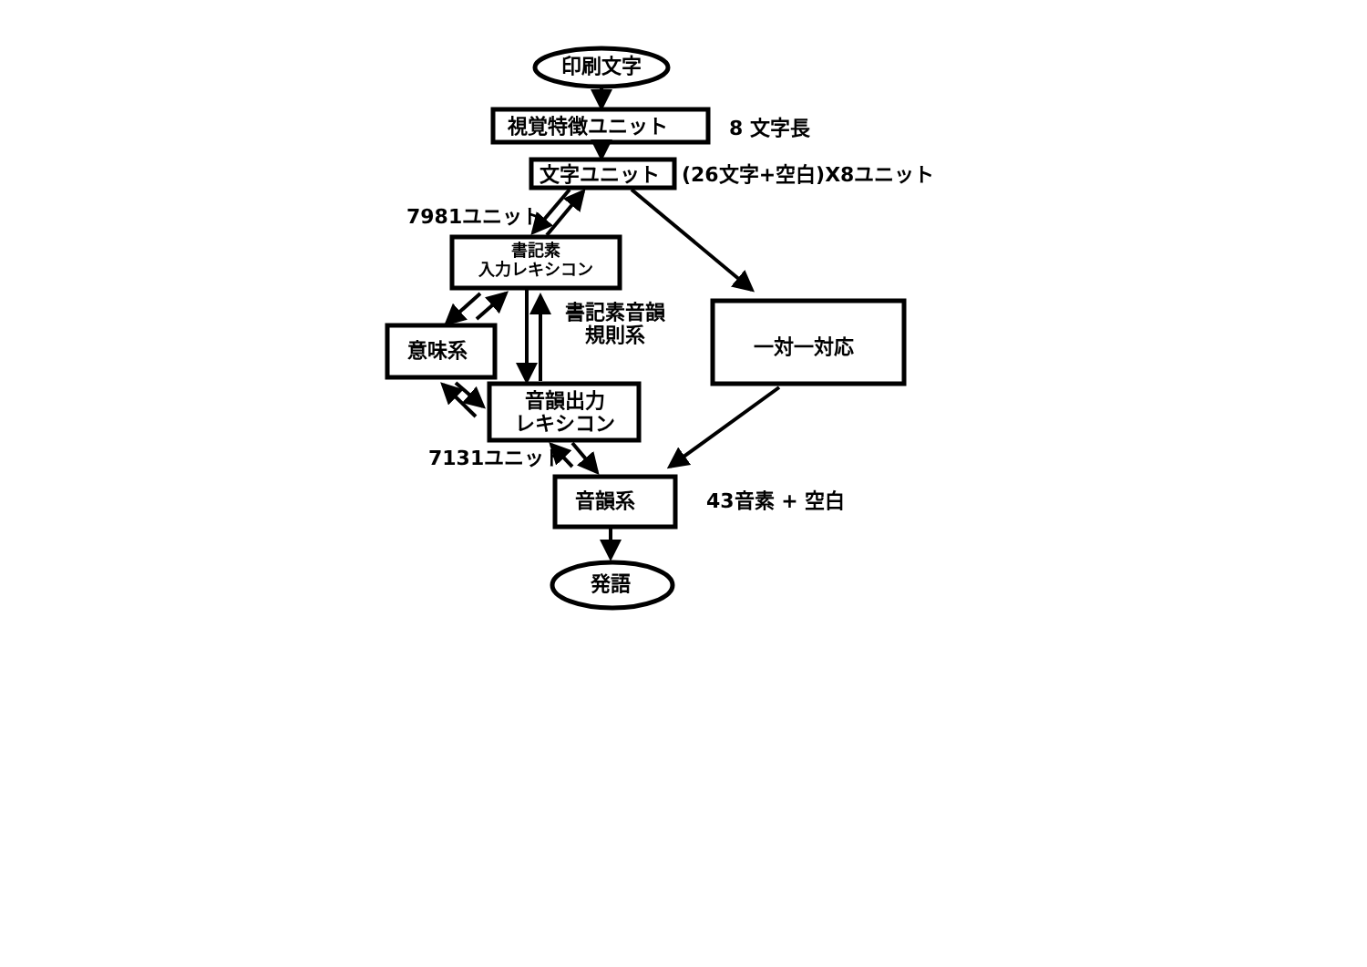印刷文字
視覚特徴ユニット 8 文字長
文字ユニット (26文字+空白)X8ユニット
7981ユニット
書記素
入力レキシコン
書記素音韻
規則系
意味系 一対一対応
音韻出力
レキシコン
7131ユニット
音韻系 43音素 + 空白
発語